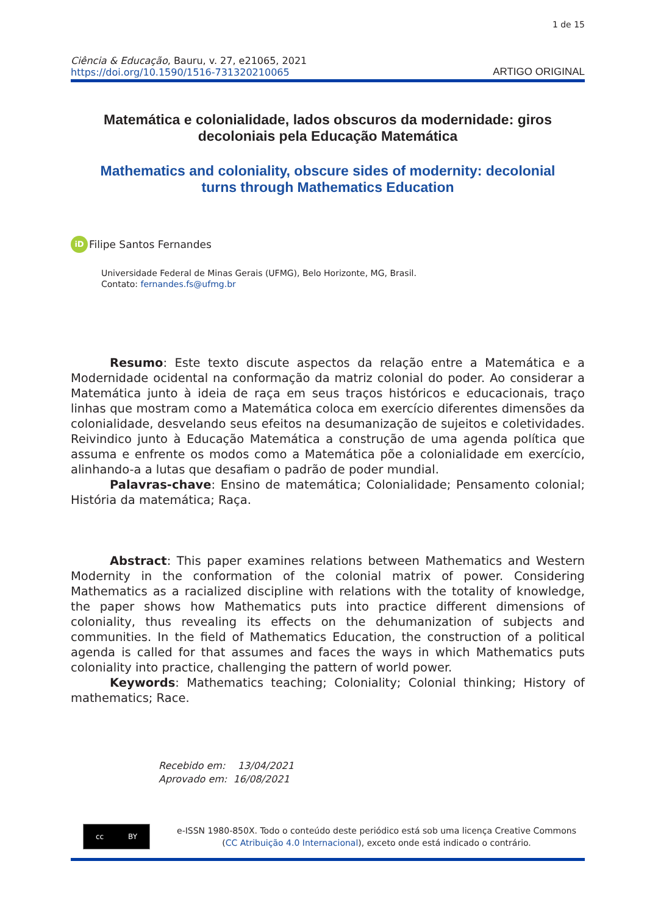1 de 15
Ciência & Educação, Bauru, v. 27, e21065, 2021
https://doi.org/10.1590/1516-731320210065
ARTIGO ORIGINAL
Matemática e colonialidade, lados obscuros da modernidade: giros decoloniais pela Educação Matemática
Mathematics and coloniality, obscure sides of modernity: decolonial turns through Mathematics Education
iD Filipe Santos Fernandes
Universidade Federal de Minas Gerais (UFMG), Belo Horizonte, MG, Brasil.
Contato: fernandes.fs@ufmg.br
Resumo: Este texto discute aspectos da relação entre a Matemática e a Modernidade ocidental na conformação da matriz colonial do poder. Ao considerar a Matemática junto à ideia de raça em seus traços históricos e educacionais, traço linhas que mostram como a Matemática coloca em exercício diferentes dimensões da colonialidade, desvelando seus efeitos na desumanização de sujeitos e coletividades. Reivindico junto à Educação Matemática a construção de uma agenda política que assuma e enfrente os modos como a Matemática põe a colonialidade em exercício, alinhando-a a lutas que desafiam o padrão de poder mundial.
Palavras-chave: Ensino de matemática; Colonialidade; Pensamento colonial; História da matemática; Raça.
Abstract: This paper examines relations between Mathematics and Western Modernity in the conformation of the colonial matrix of power. Considering Mathematics as a racialized discipline with relations with the totality of knowledge, the paper shows how Mathematics puts into practice different dimensions of coloniality, thus revealing its effects on the dehumanization of subjects and communities. In the field of Mathematics Education, the construction of a political agenda is called for that assumes and faces the ways in which Mathematics puts coloniality into practice, challenging the pattern of world power.
Keywords: Mathematics teaching; Coloniality; Colonial thinking; History of mathematics; Race.
Recebido em: 13/04/2021
Aprovado em: 16/08/2021
cc BY
e-ISSN 1980-850X. Todo o conteúdo deste periódico está sob uma licença Creative Commons (CC Atribuição 4.0 Internacional), exceto onde está indicado o contrário.